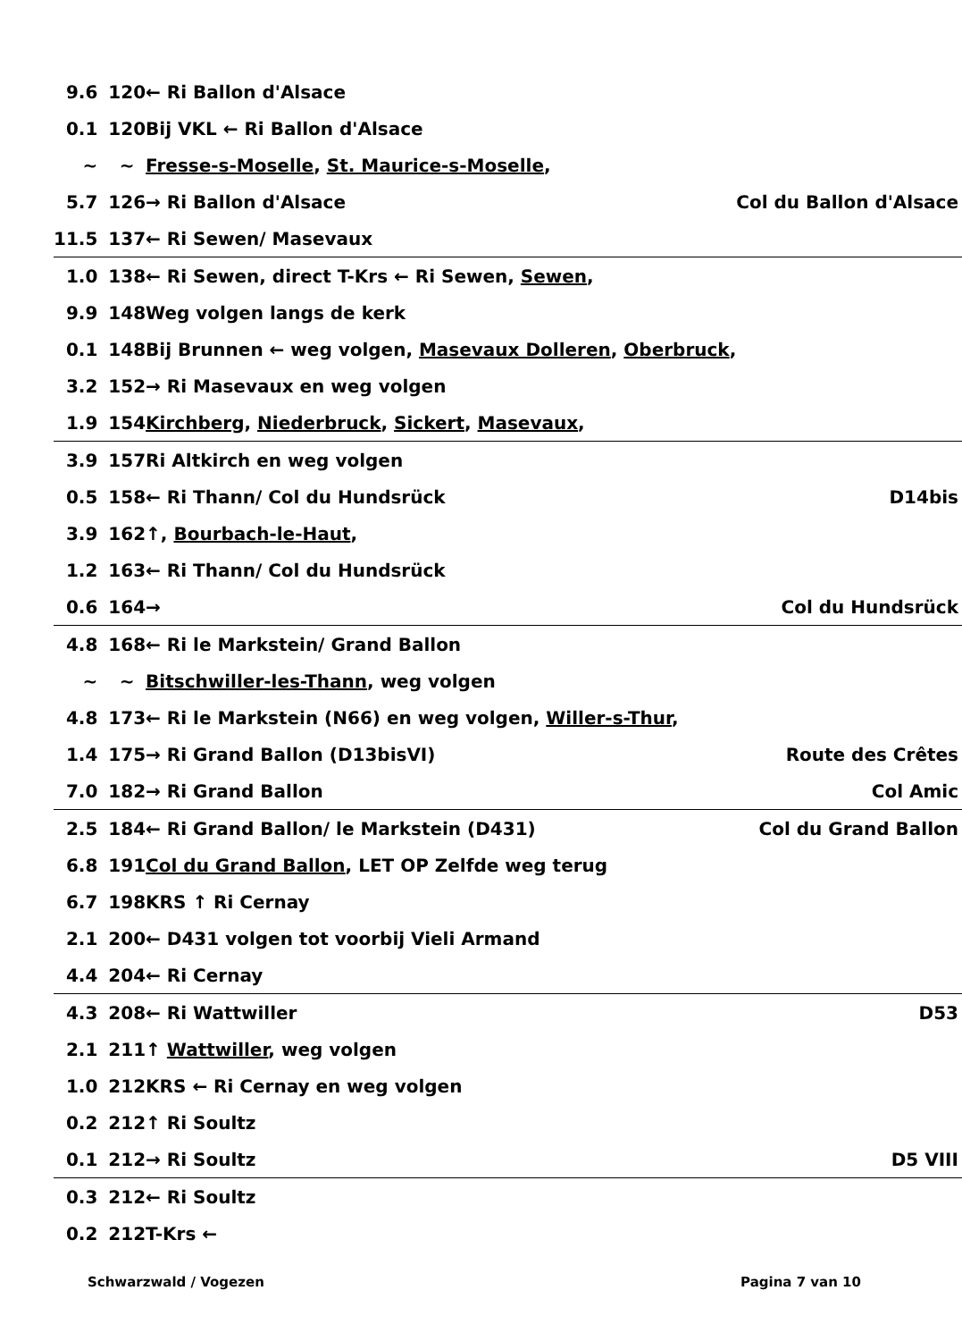| 9.6 | 120 | ← Ri Ballon d'Alsace | |
| 0.1 | 120 | Bij VKL ← Ri Ballon d'Alsace | |
| ~ | ~ | Fresse-s-Moselle , St. Maurice-s-Moselle , | |
| 5.7 | 126 | → Ri Ballon d'Alsace | Col du Ballon d'Alsace |
| 11.5 | 137 | ← Ri Sewen/ Masevaux | |
| 1.0 | 138 | ← Ri Sewen, direct T-Krs ← Ri Sewen, Sewen , | |
| 9.9 | 148 | Weg volgen langs de kerk | |
| 0.1 | 148 | Bij Brunnen ← weg volgen, Masevaux Dolleren , Oberbruck , | |
| 3.2 | 152 | → Ri Masevaux en weg volgen | |
| 1.9 | 154 | Kirchberg , Niederbruck , Sickert , Masevaux , | |
| 3.9 | 157 | Ri Altkirch en weg volgen | |
| 0.5 | 158 | ← Ri Thann/ Col du Hundsrück | D14bis |
| 3.9 | 162 | ↑, Bourbach-le-Haut , | |
| 1.2 | 163 | ← Ri Thann/ Col du Hundsrück | |
| 0.6 | 164 | → | Col du Hundsrück |
| 4.8 | 168 | ← Ri le Markstein/ Grand Ballon | |
| ~ | ~ | Bitschwiller-les-Thann , weg volgen | |
| 4.8 | 173 | ← Ri le Markstein (N66) en weg volgen, Willer-s-Thur , | |
| 1.4 | 175 | → Ri Grand Ballon (D13bisVI) | Route des Crêtes |
| 7.0 | 182 | → Ri Grand Ballon | Col Amic |
| 2.5 | 184 | ← Ri Grand Ballon/ le Markstein (D431) | Col du Grand Ballon |
| 6.8 | 191 | Col du Grand Ballon , LET OP Zelfde weg terug | |
| 6.7 | 198 | KRS ↑ Ri Cernay | |
| 2.1 | 200 | ← D431 volgen tot voorbij Vieli Armand | |
| 4.4 | 204 | ← Ri Cernay | |
| 4.3 | 208 | ← Ri Wattwiller | D53 |
| 2.1 | 211 | ↑ Wattwiller , weg volgen | |
| 1.0 | 212 | KRS ← Ri Cernay en weg volgen | |
| 0.2 | 212 | ↑ Ri Soultz | |
| 0.1 | 212 | → Ri Soultz | D5 VIII |
| 0.3 | 212 | ← Ri Soultz | |
| 0.2 | 212 | T-Krs ← | |
Schwarzwald / Vogezen Pagina 7 van 10